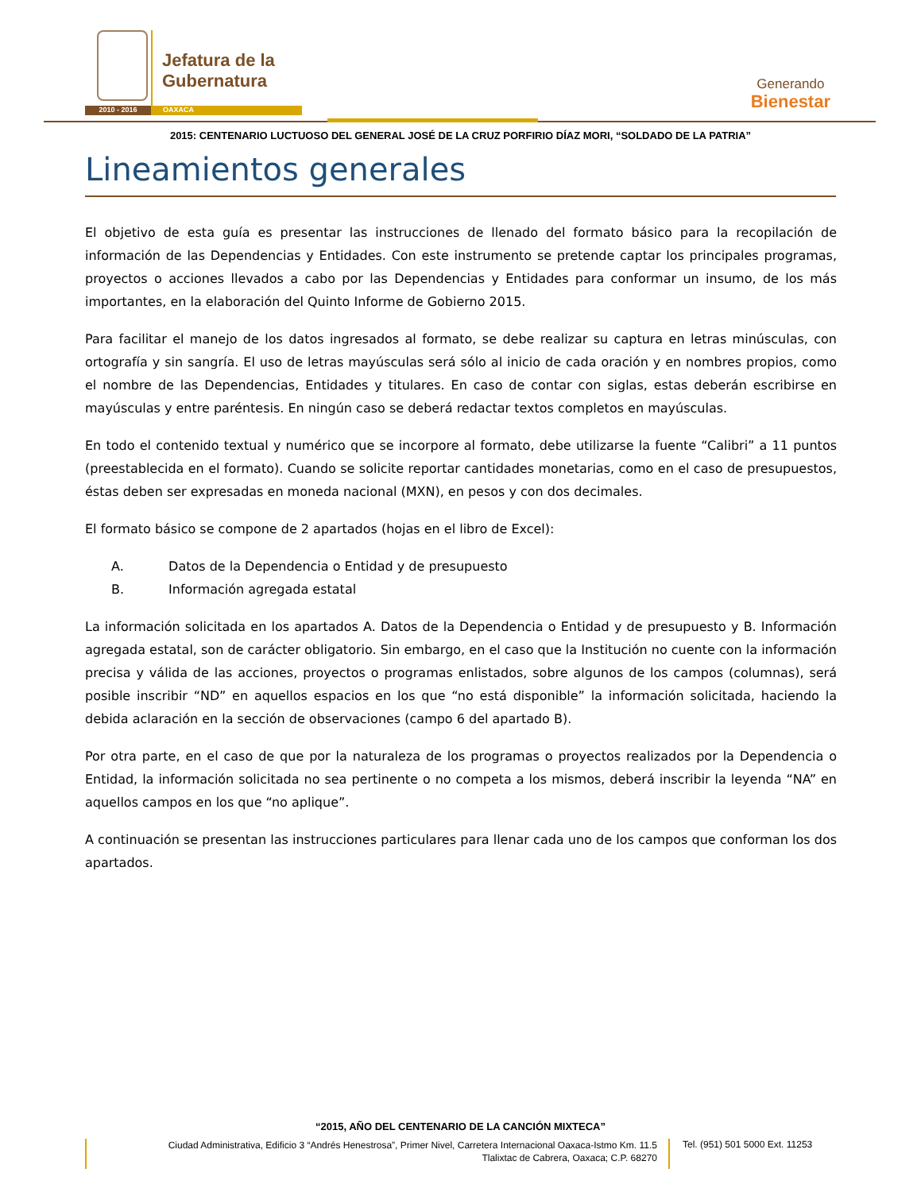Jefatura de la
Gubernatura
2010 - 2016 OAXACA
Generando
Bienestar
2015: CENTENARIO LUCTUOSO DEL GENERAL JOSÉ DE LA CRUZ PORFIRIO DÍAZ MORI, “SOLDADO DE LA PATRIA”
Lineamientos generales
El objetivo de esta guía es presentar las instrucciones de llenado del formato básico para la recopilación de información de las Dependencias y Entidades. Con este instrumento se pretende captar los principales programas, proyectos o acciones llevados a cabo por las Dependencias y Entidades para conformar un insumo, de los más importantes, en la elaboración del Quinto Informe de Gobierno 2015.
Para facilitar el manejo de los datos ingresados al formato, se debe realizar su captura en letras minúsculas, con ortografía y sin sangría. El uso de letras mayúsculas será sólo al inicio de cada oración y en nombres propios, como el nombre de las Dependencias, Entidades y titulares. En caso de contar con siglas, estas deberán escribirse en mayúsculas y entre paréntesis. En ningún caso se deberá redactar textos completos en mayúsculas.
En todo el contenido textual y numérico que se incorpore al formato, debe utilizarse la fuente “Calibri” a 11 puntos (preestablecida en el formato). Cuando se solicite reportar cantidades monetarias, como en el caso de presupuestos, éstas deben ser expresadas en moneda nacional (MXN), en pesos y con dos decimales.
El formato básico se compone de 2 apartados (hojas en el libro de Excel):
A. Datos de la Dependencia o Entidad y de presupuesto
B. Información agregada estatal
La información solicitada en los apartados A. Datos de la Dependencia o Entidad y de presupuesto y B. Información agregada estatal, son de carácter obligatorio. Sin embargo, en el caso que la Institución no cuente con la información precisa y válida de las acciones, proyectos o programas enlistados, sobre algunos de los campos (columnas), será posible inscribir “ND” en aquellos espacios en los que “no está disponible” la información solicitada, haciendo la debida aclaración en la sección de observaciones (campo 6 del apartado B).
Por otra parte, en el caso de que por la naturaleza de los programas o proyectos realizados por la Dependencia o Entidad, la información solicitada no sea pertinente o no competa a los mismos, deberá inscribir la leyenda “NA” en aquellos campos en los que “no aplique”.
A continuación se presentan las instrucciones particulares para llenar cada uno de los campos que conforman los dos apartados.
“2015, AÑO DEL CENTENARIO DE LA CANCIÓN MIXTECA”
Ciudad Administrativa, Edificio 3 “Andrés Henestrosa”, Primer Nivel, Carretera Internacional Oaxaca-Istmo Km. 11.5
Tlalixtac de Cabrera, Oaxaca; C.P. 68270
Tel. (951) 501 5000 Ext. 11253